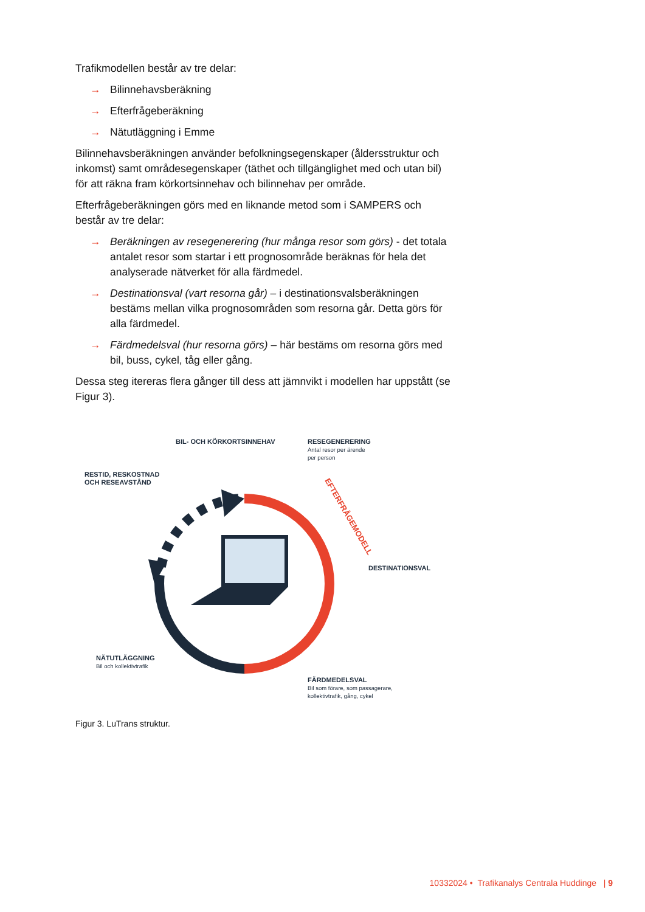Trafikmodellen består av tre delar:
→ Bilinnehavsberäkning
→ Efterfrågeberäkning
→ Nätutläggning i Emme
Bilinnehavsberäkningen använder befolkningsegenskaper (åldersstruktur och inkomst) samt områdesegenskaper (täthet och tillgänglighet med och utan bil) för att räkna fram körkortsinnehav och bilinnehav per område.
Efterfrågeberäkningen görs med en liknande metod som i SAMPERS och består av tre delar:
→ Beräkningen av resegenerering (hur många resor som görs) - det totala antalet resor som startar i ett prognosområde beräknas för hela det analyserade nätverket för alla färdmedel.
→ Destinationsval (vart resorna går) – i destinationsvalsberäkningen bestäms mellan vilka prognosområden som resorna går. Detta görs för alla färdmedel.
→ Färdmedelsval (hur resorna görs) – här bestäms om resorna görs med bil, buss, cykel, tåg eller gång.
Dessa steg itereras flera gånger till dess att jämnvikt i modellen har uppstått (se Figur 3).
EFTERFRÅGEMODELL
BIL- OCH KÖRKORTSINNEHAV
RESEGENERERING
Antal resor per ärende
per person
RESTID, RESKOSTNAD
OCH RESEAVSTÅND
DESTINATIONSVAL
NÄTUTLÄGGNING
Bil och kollektivtrafik
FÄRDMEDELSVAL
Bil som förare, som passagerare,
kollektivtrafik, gång, cykel
Figur 3. LuTrans struktur.
10332024 • Trafikanalys Centrala Huddinge | 9